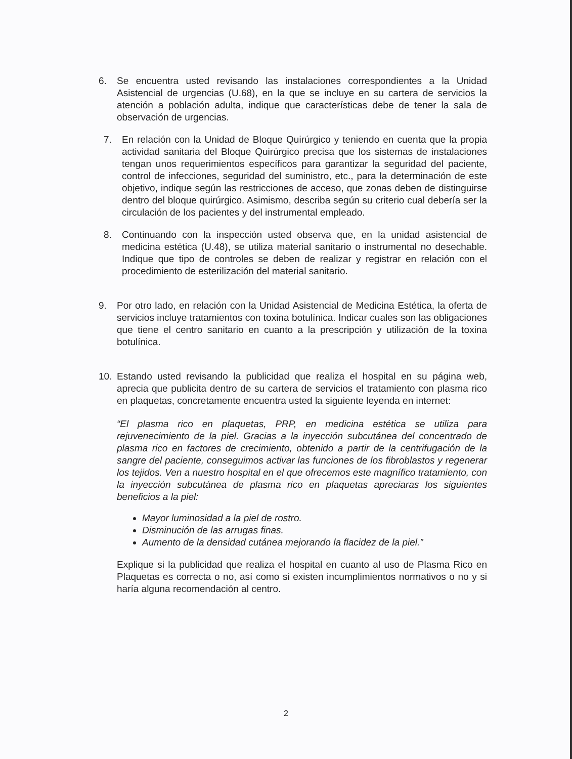6. Se encuentra usted revisando las instalaciones correspondientes a la Unidad Asistencial de urgencias (U.68), en la que se incluye en su cartera de servicios la atención a población adulta, indique que características debe de tener la sala de observación de urgencias.
7. En relación con la Unidad de Bloque Quirúrgico y teniendo en cuenta que la propia actividad sanitaria del Bloque Quirúrgico precisa que los sistemas de instalaciones tengan unos requerimientos específicos para garantizar la seguridad del paciente, control de infecciones, seguridad del suministro, etc., para la determinación de este objetivo, indique según las restricciones de acceso, que zonas deben de distinguirse dentro del bloque quirúrgico. Asimismo, describa según su criterio cual debería ser la circulación de los pacientes y del instrumental empleado.
8. Continuando con la inspección usted observa que, en la unidad asistencial de medicina estética (U.48), se utiliza material sanitario o instrumental no desechable. Indique que tipo de controles se deben de realizar y registrar en relación con el procedimiento de esterilización del material sanitario.
9. Por otro lado, en relación con la Unidad Asistencial de Medicina Estética, la oferta de servicios incluye tratamientos con toxina botulínica. Indicar cuales son las obligaciones que tiene el centro sanitario en cuanto a la prescripción y utilización de la toxina botulínica.
10. Estando usted revisando la publicidad que realiza el hospital en su página web, aprecia que publicita dentro de su cartera de servicios el tratamiento con plasma rico en plaquetas, concretamente encuentra usted la siguiente leyenda en internet:
“El plasma rico en plaquetas, PRP, en medicina estética se utiliza para rejuvenecimiento de la piel. Gracias a la inyección subcutánea del concentrado de plasma rico en factores de crecimiento, obtenido a partir de la centrifugación de la sangre del paciente, conseguimos activar las funciones de los fibroblastos y regenerar los tejidos. Ven a nuestro hospital en el que ofrecemos este magnífico tratamiento, con la inyección subcutánea de plasma rico en plaquetas apreciaras los siguientes beneficios a la piel:
Mayor luminosidad a la piel de rostro.
Disminución de las arrugas finas.
Aumento de la densidad cutánea mejorando la flacidez de la piel.”
Explique si la publicidad que realiza el hospital en cuanto al uso de Plasma Rico en Plaquetas es correcta o no, así como si existen incumplimientos normativos o no y si haría alguna recomendación al centro.
2